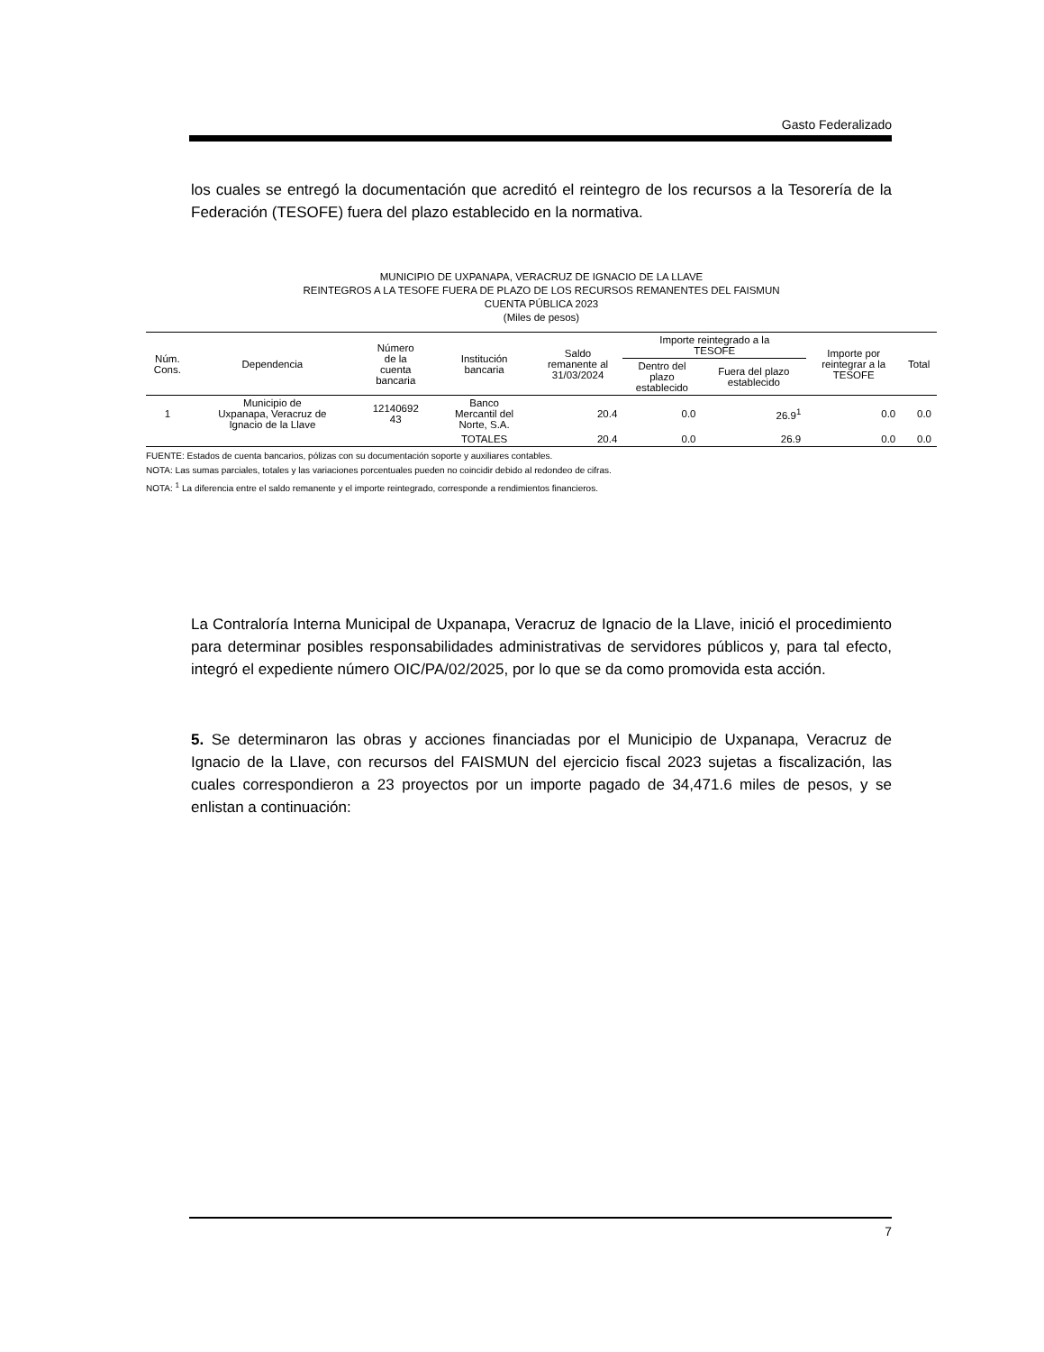Gasto Federalizado
los cuales se entregó la documentación que acreditó el reintegro de los recursos a la Tesorería de la Federación (TESOFE) fuera del plazo establecido en la normativa.
MUNICIPIO DE UXPANAPA, VERACRUZ DE IGNACIO DE LA LLAVE
REINTEGROS A LA TESOFE FUERA DE PLAZO DE LOS RECURSOS REMANENTES DEL FAISMUN
CUENTA PÚBLICA 2023
(Miles de pesos)
| Núm. Cons. | Dependencia | Número de la cuenta bancaria | Institución bancaria | Saldo remanente al 31/03/2024 | Importe reintegrado a la TESOFE | | Importe por reintegrar a la TESOFE | Total |
| --- | --- | --- | --- | --- | --- | --- | --- | --- |
| | | | | | Dentro del plazo establecido | Fuera del plazo establecido | | |
| 1 | Municipio de Uxpanapa, Veracruz de Ignacio de la Llave | 12140692 43 | Banco Mercantil del Norte, S.A. | 20.4 | 0.0 | 26.9<sup>1</sup> | 0.0 | 0.0 |
| | | | TOTALES | 20.4 | 0.0 | 26.9 | 0.0 | 0.0 |
FUENTE: Estados de cuenta bancarios, pólizas con su documentación soporte y auxiliares contables.
NOTA: Las sumas parciales, totales y las variaciones porcentuales pueden no coincidir debido al redondeo de cifras.
NOTA: <sup>1</sup> La diferencia entre el saldo remanente y el importe reintegrado, corresponde a rendimientos financieros.
La Contraloría Interna Municipal de Uxpanapa, Veracruz de Ignacio de la Llave, inició el procedimiento para determinar posibles responsabilidades administrativas de servidores públicos y, para tal efecto, integró el expediente número OIC/PA/02/2025, por lo que se da como promovida esta acción.
5. Se determinaron las obras y acciones financiadas por el Municipio de Uxpanapa, Veracruz de Ignacio de la Llave, con recursos del FAISMUN del ejercicio fiscal 2023 sujetas a fiscalización, las cuales correspondieron a 23 proyectos por un importe pagado de 34,471.6 miles de pesos, y se enlistan a continuación:
7